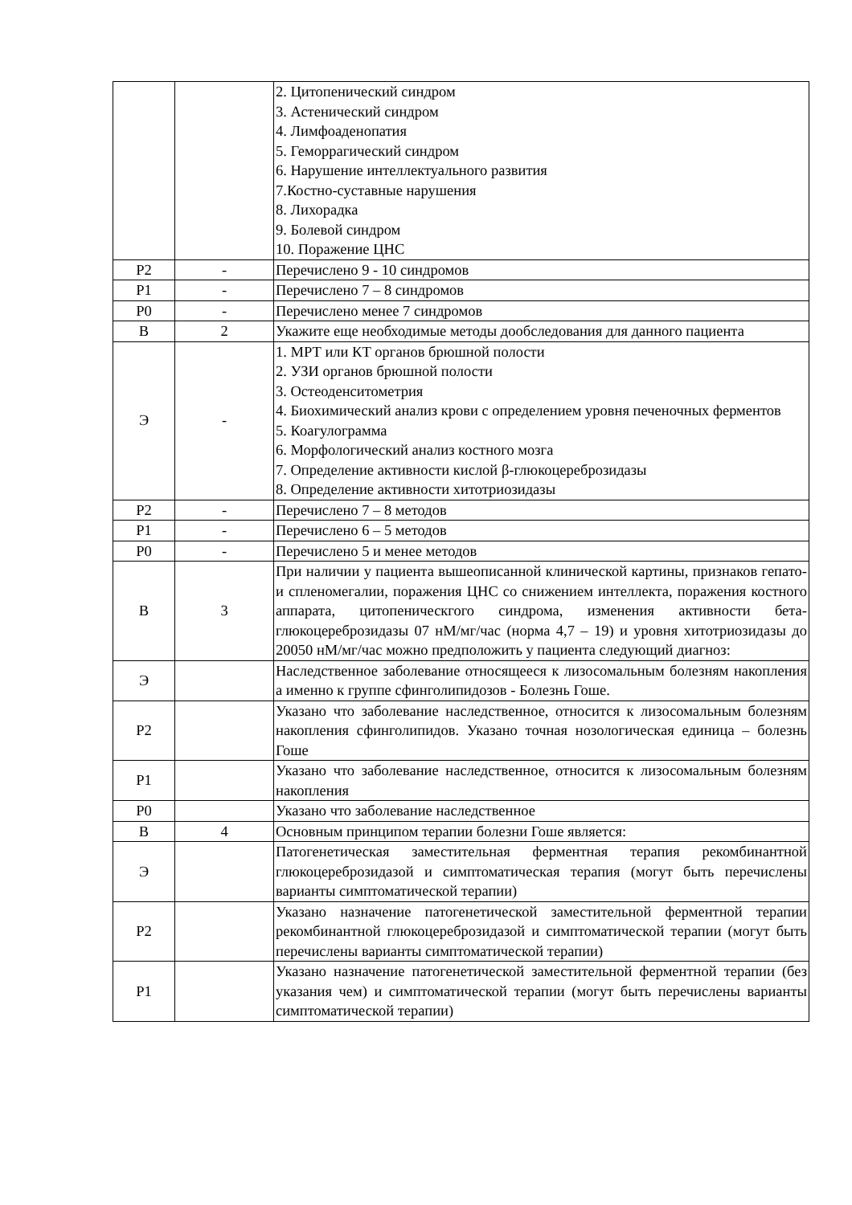| | | 2. Цитопенический синдром 3. Астенический синдром 4. Лимфоаденопатия 5. Геморрагический синдром 6. Нарушение интеллектуального развития 7.Костно-суставные нарушения 8. Лихорадка 9. Болевой синдром 10. Поражение ЦНС |
| Р2 | - | Перечислено 9 - 10 синдромов |
| Р1 | - | Перечислено 7 – 8 синдромов |
| Р0 | - | Перечислено менее 7 синдромов |
| В | 2 | Укажите еще необходимые методы дообследования для данного пациента |
| Э | - | 1. МРТ или КТ органов брюшной полости 2. УЗИ органов брюшной полости 3. Остеоденситометрия 4. Биохимический анализ крови с определением уровня печеночных ферментов 5. Коагулограмма 6. Морфологический анализ костного мозга 7. Определение активности кислой β-глюкоцереброзидазы 8. Определение активности хитотриозидазы |
| Р2 | - | Перечислено 7 – 8 методов |
| Р1 | - | Перечислено 6 – 5 методов |
| Р0 | - | Перечислено 5 и менее методов |
| В | 3 | При наличии у пациента вышеописанной клинической картины, признаков гепато- и спленомегалии, поражения ЦНС со снижением интеллекта, поражения костного аппарата, цитопеническгого синдрома, изменения активности бета-глюкоцереброзидазы 07 нМ/мг/час (норма 4,7 – 19) и уровня хитотриозидазы до 20050 нМ/мг/час можно предположить у пациента следующий диагноз: |
| Э | | Наследственное заболевание относящееся к лизосомальным болезням накопления а именно к группе сфинголипидозов - Болезнь Гоше. |
| Р2 | | Указано что заболевание наследственное, относится к лизосомальным болезням накопления сфинголипидов. Указано точная нозологическая единица – болезнь Гоше |
| Р1 | | Указано что заболевание наследственное, относится к лизосомальным болезням накопления |
| Р0 | | Указано что заболевание наследственное |
| В | 4 | Основным принципом терапии болезни Гоше является: |
| Э | | Патогенетическая заместительная ферментная терапия рекомбинантной глюкоцереброзидазой и симптоматическая терапия (могут быть перечислены варианты симптоматической терапии) |
| Р2 | | Указано назначение патогенетической заместительной ферментной терапии рекомбинантной глюкоцереброзидазой и симптоматической терапии (могут быть перечислены варианты симптоматической терапии) |
| Р1 | | Указано назначение патогенетической заместительной ферментной терапии (без указания чем) и симптоматической терапии (могут быть перечислены варианты симптоматической терапии) |